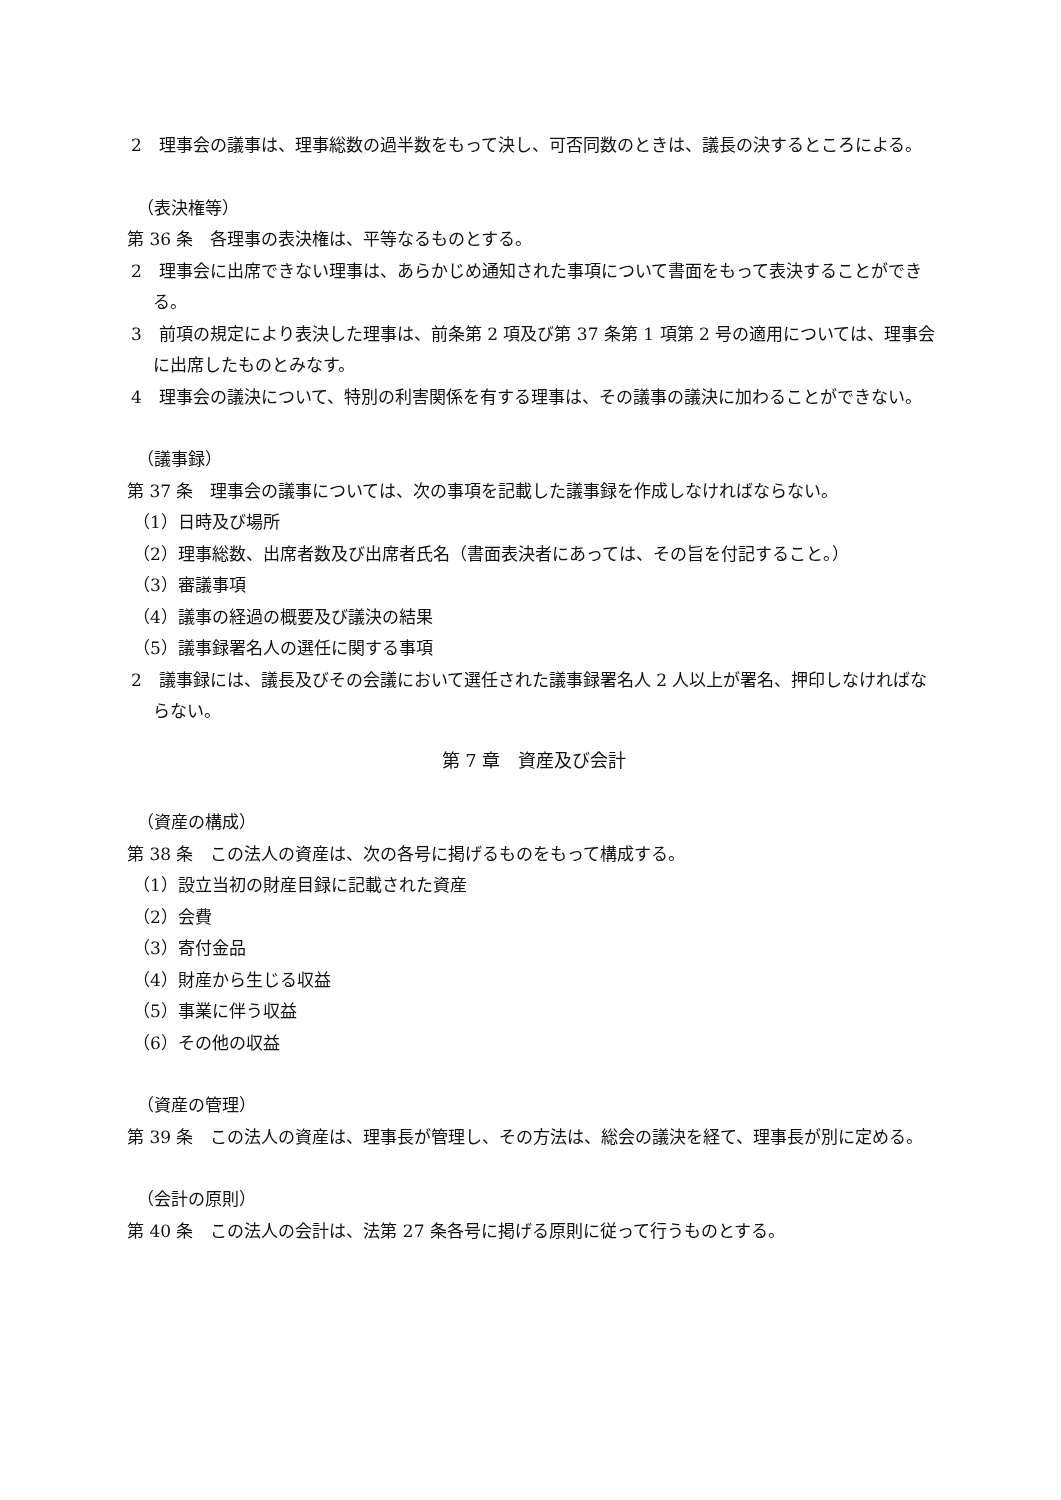2　理事会の議事は、理事総数の過半数をもって決し、可否同数のときは、議長の決するところによる。
（表決権等）
第 36 条　各理事の表決権は、平等なるものとする。
2　理事会に出席できない理事は、あらかじめ通知された事項について書面をもって表決することができる。
3　前項の規定により表決した理事は、前条第 2 項及び第 37 条第 1 項第 2 号の適用については、理事会に出席したものとみなす。
4　理事会の議決について、特別の利害関係を有する理事は、その議事の議決に加わることができない。
（議事録）
第 37 条　理事会の議事については、次の事項を記載した議事録を作成しなければならない。
（1）日時及び場所
（2）理事総数、出席者数及び出席者氏名（書面表決者にあっては、その旨を付記すること。）
（3）審議事項
（4）議事の経過の概要及び議決の結果
（5）議事録署名人の選任に関する事項
2　議事録には、議長及びその会議において選任された議事録署名人 2 人以上が署名、押印しなければならない。
第 7 章　資産及び会計
（資産の構成）
第 38 条　この法人の資産は、次の各号に掲げるものをもって構成する。
（1）設立当初の財産目録に記載された資産
（2）会費
（3）寄付金品
（4）財産から生じる収益
（5）事業に伴う収益
（6）その他の収益
（資産の管理）
第 39 条　この法人の資産は、理事長が管理し、その方法は、総会の議決を経て、理事長が別に定める。
（会計の原則）
第 40 条　この法人の会計は、法第 27 条各号に掲げる原則に従って行うものとする。